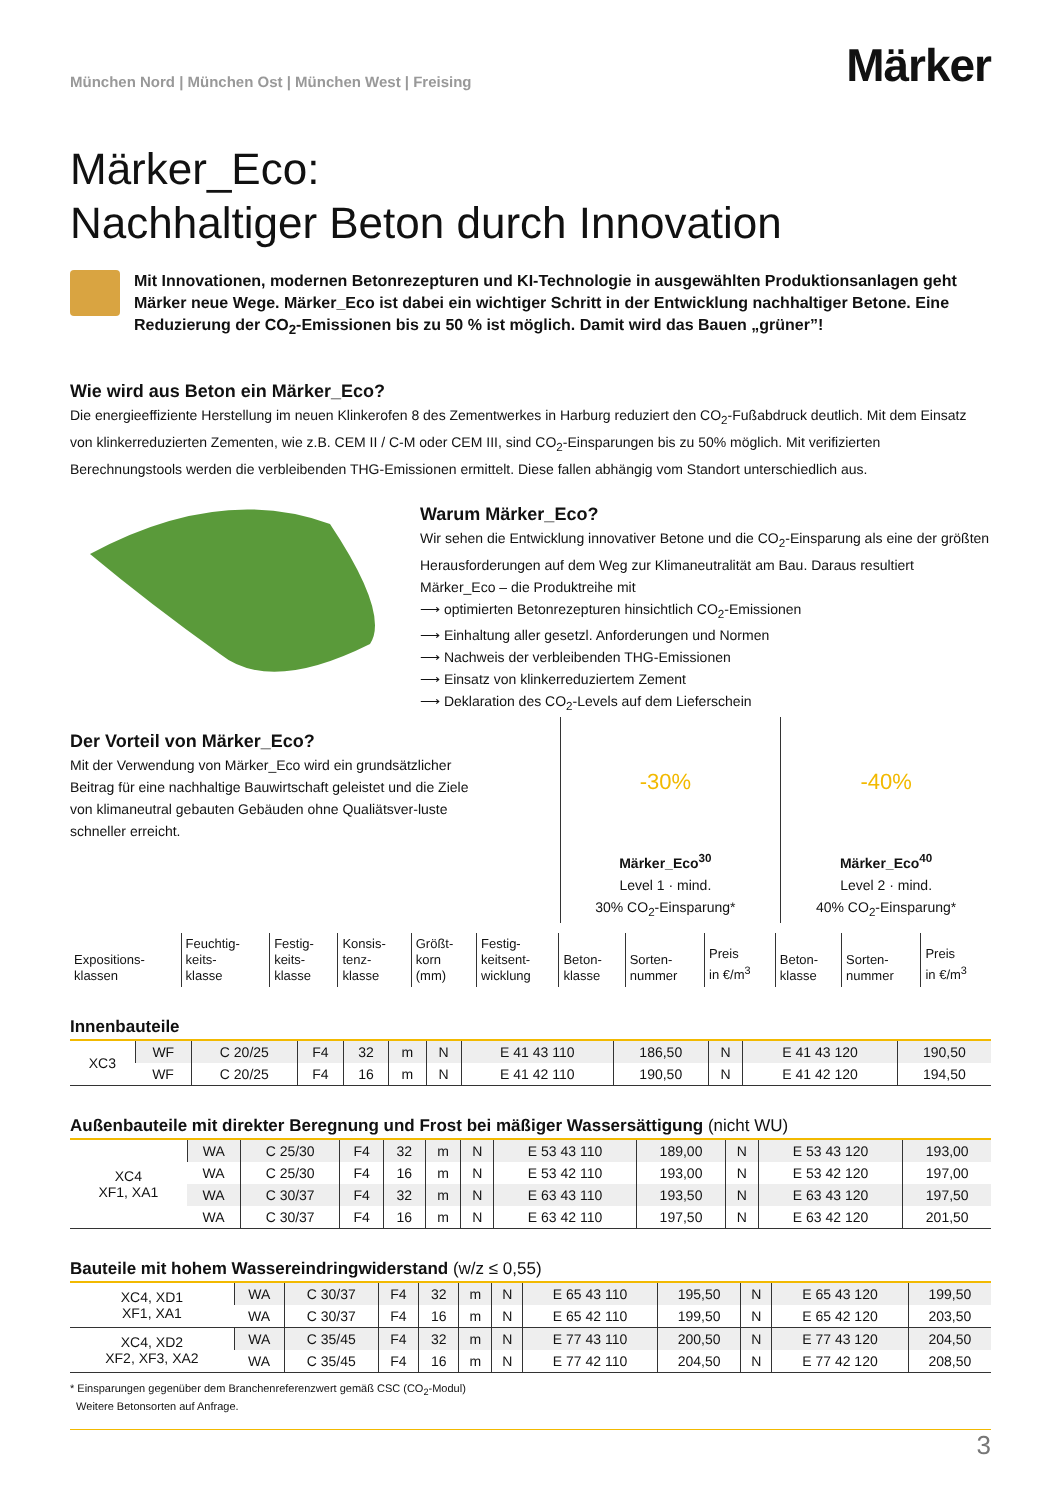München Nord | München Ost | München West | Freising
Märker
Märker_Eco:
Nachhaltiger Beton durch Innovation
Mit Innovationen, modernen Betonrezepturen und KI-Technologie in ausgewählten Produktionsanlagen geht Märker neue Wege. Märker_Eco ist dabei ein wichtiger Schritt in der Entwicklung nachhaltiger Betone. Eine Reduzierung der CO<sub>2</sub>-Emissionen bis zu 50 % ist möglich. Damit wird das Bauen „grüner”!
Wie wird aus Beton ein Märker_Eco?
Die energieeffiziente Herstellung im neuen Klinkerofen 8 des Zementwerkes in Harburg reduziert den CO<sub>2</sub>-Fußabdruck deutlich. Mit dem Einsatz von klinkerreduzierten Zementen, wie z.B. CEM II / C-M oder CEM III, sind CO<sub>2</sub>-Einsparungen bis zu 50% möglich. Mit verifizierten Berechnungstools werden die verbleibenden THG-Emissionen ermittelt. Diese fallen abhängig vom Standort unterschiedlich aus.
Warum Märker_Eco?
Wir sehen die Entwicklung innovativer Betone und die CO<sub>2</sub>-Einsparung als eine der größten Herausforderungen auf dem Weg zur Klimaneutralität am Bau. Daraus resultiert Märker_Eco – die Produktreihe mit
⟶ optimierten Betonrezepturen hinsichtlich CO<sub>2</sub>-Emissionen
⟶ Einhaltung aller gesetzl. Anforderungen und Normen
⟶ Nachweis der verbleibenden THG-Emissionen
⟶ Einsatz von klinkerreduziertem Zement
⟶ Deklaration des CO<sub>2</sub>-Levels auf dem Lieferschein
Der Vorteil von Märker_Eco?
Mit der Verwendung von Märker_Eco wird ein grundsätzlicher Beitrag für eine nachhaltige Bauwirtschaft geleistet und die Ziele von klimaneutral gebauten Gebäuden ohne Qualiätsver-luste schneller erreicht.
-30%
Märker_Eco<sup>30</sup>
Level 1 · mind.
30% CO<sub>2</sub>-Einsparung*
-40%
Märker_Eco<sup>40</sup>
Level 2 · mind.
40% CO<sub>2</sub>-Einsparung*
| Expositions- klassen | Feuchtig- keits- klasse | Festig- keits- klasse | Konsis- tenz- klasse | Größt- korn (mm) | Festig- keitsent- wicklung | Beton- klasse | Sorten- nummer | Preis in €/m<sup>3</sup> | Beton- klasse | Sorten- nummer | Preis in €/m<sup>3</sup> |
Innenbauteile
| XC3 | WF | C 20/25 | F4 | 32 | m | N | E 41 43 110 | 186,50 | N | E 41 43 120 | 190,50 |
| | WF | C 20/25 | F4 | 16 | m | N | E 41 42 110 | 190,50 | N | E 41 42 120 | 194,50 |
Außenbauteile mit direkter Beregnung und Frost bei mäßiger Wassersättigung (nicht WU)
| XC4 XF1, XA1 | WA | C 25/30 | F4 | 32 | m | N | E 53 43 110 | 189,00 | N | E 53 43 120 | 193,00 |
| | WA | C 25/30 | F4 | 16 | m | N | E 53 42 110 | 193,00 | N | E 53 42 120 | 197,00 |
| | WA | C 30/37 | F4 | 32 | m | N | E 63 43 110 | 193,50 | N | E 63 43 120 | 197,50 |
| | WA | C 30/37 | F4 | 16 | m | N | E 63 42 110 | 197,50 | N | E 63 42 120 | 201,50 |
Bauteile mit hohem Wassereindringwiderstand (w/z ≤ 0,55)
| XC4, XD1 XF1, XA1 | WA | C 30/37 | F4 | 32 | m | N | E 65 43 110 | 195,50 | N | E 65 43 120 | 199,50 |
| | WA | C 30/37 | F4 | 16 | m | N | E 65 42 110 | 199,50 | N | E 65 42 120 | 203,50 |
| XC4, XD2 XF2, XF3, XA2 | WA | C 35/45 | F4 | 32 | m | N | E 77 43 110 | 200,50 | N | E 77 43 120 | 204,50 |
| | WA | C 35/45 | F4 | 16 | m | N | E 77 42 110 | 204,50 | N | E 77 42 120 | 208,50 |
* Einsparungen gegenüber dem Branchenreferenzwert gemäß CSC (CO<sub>2</sub>-Modul)
Weitere Betonsorten auf Anfrage.
3